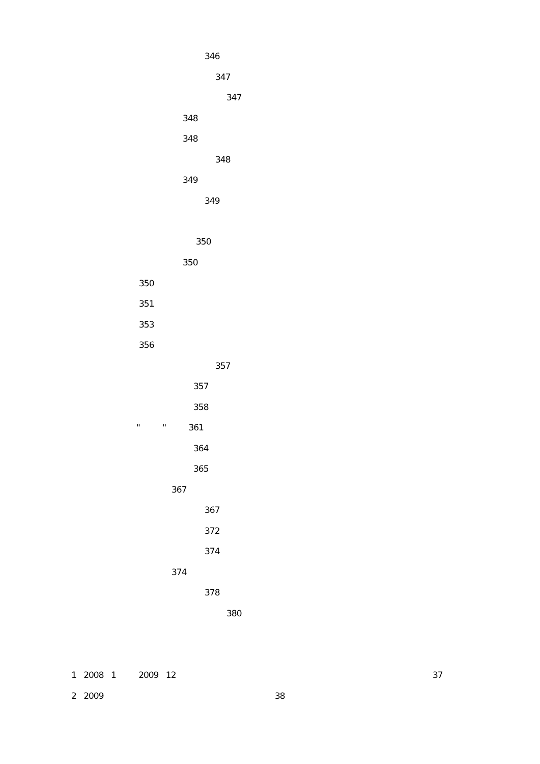346
347
347
348
348
348
349
349
350
350
350
351
353
356
357
357
358
" " 361
364
365
367
367
372
374
374
378
380
1 2008 1 2009 12 37
2 2009 38